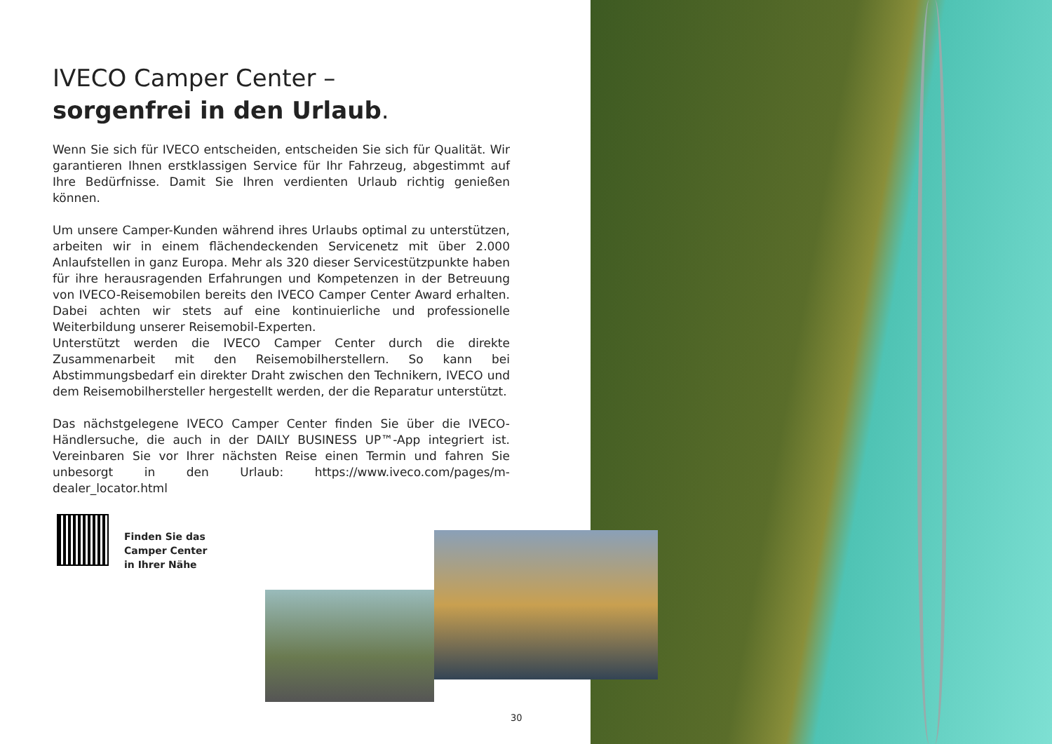IVECO Camper Center –
sorgenfrei in den Urlaub.
Wenn Sie sich für IVECO entscheiden, entscheiden Sie sich für Qualität. Wir garantieren Ihnen erstklassigen Service für Ihr Fahrzeug, abgestimmt auf Ihre Bedürfnisse. Damit Sie Ihren verdienten Urlaub richtig genießen können.
Um unsere Camper-Kunden während ihres Urlaubs optimal zu unterstützen, arbeiten wir in einem flächendeckenden Servicenetz mit über 2.000 Anlaufstellen in ganz Europa. Mehr als 320 dieser Servicestützpunkte haben für ihre herausragenden Erfahrungen und Kompetenzen in der Betreuung von IVECO-Reisemobilen bereits den IVECO Camper Center Award erhalten. Dabei achten wir stets auf eine kontinuierliche und professionelle Weiterbildung unserer Reisemobil-Experten.
Unterstützt werden die IVECO Camper Center durch die direkte Zusammenarbeit mit den Reisemobilherstellern. So kann bei Abstimmungsbedarf ein direkter Draht zwischen den Technikern, IVECO und dem Reisemobilhersteller hergestellt werden, der die Reparatur unterstützt.
Das nächstgelegene IVECO Camper Center finden Sie über die IVECO-Händlersuche, die auch in der DAILY BUSINESS UP™-App integriert ist. Vereinbaren Sie vor Ihrer nächsten Reise einen Termin und fahren Sie unbesorgt in den Urlaub: https://www.iveco.com/pages/m-dealer_locator.html
Finden Sie das
Camper Center
in Ihrer Nähe
30